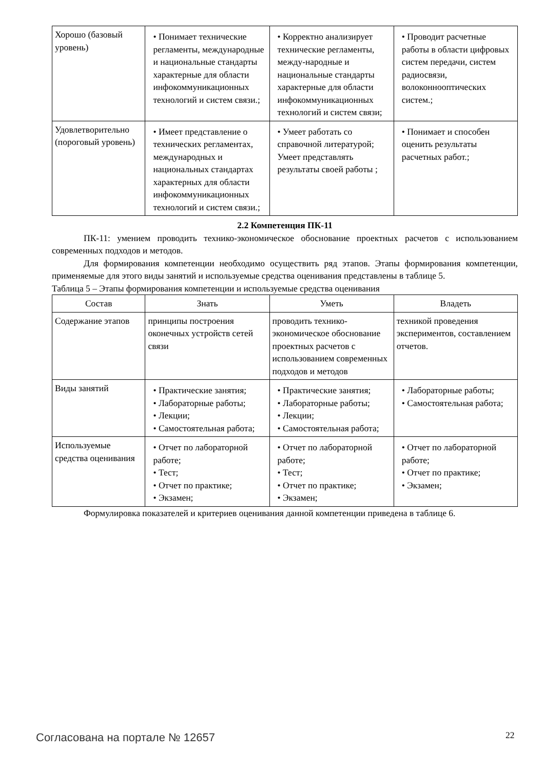| Хорошо (базовый уровень) | • Понимает технические регламенты, международные и национальные стандарты характерные для области инфокоммуникационных технологий и систем связи.; | • Корректно анализирует технические регламенты, между-народные и национальные стандарты характерные для области инфокоммуникационных технологий и систем связи; | • Проводит расчетные работы в области цифровых систем передачи, систем радиосвязи, волоконнооптических систем.; |
| Удовлетворительно (пороговый уровень) | • Имеет представление о технических регламентах, международных и национальных стандартах характерных для области инфокоммуникационных технологий и систем связи.; | • Умеет работать со справочной литературой; Умеет представлять результаты своей работы ; | • Понимает и способен оценить результаты расчетных работ.; |
2.2 Компетенция ПК-11
ПК-11: умением проводить технико-экономическое обоснование проектных расчетов с использованием современных подходов и методов.
Для формирования компетенции необходимо осуществить ряд этапов. Этапы формирования компетенции, применяемые для этого виды занятий и используемые средства оценивания представлены в таблице 5.
Таблица 5 – Этапы формирования компетенции и используемые средства оценивания
| Состав | Знать | Уметь | Владеть |
| --- | --- | --- | --- |
| Содержание этапов | принципы построения оконечных устройств сетей связи | проводить технико-экономическое обоснование проектных расчетов с использованием современных подходов и методов | техникой проведения экспериментов, составлением отчетов. |
| Виды занятий | • Практические занятия; • Лабораторные работы; • Лекции; • Самостоятельная работа; | • Практические занятия; • Лабораторные работы; • Лекции; • Самостоятельная работа; | • Лабораторные работы; • Самостоятельная работа; |
| Используемые средства оценивания | • Отчет по лабораторной работе; • Тест; • Отчет по практике; • Экзамен; | • Отчет по лабораторной работе; • Тест; • Отчет по практике; • Экзамен; | • Отчет по лабораторной работе; • Отчет по практике; • Экзамен; |
Формулировка показателей и критериев оценивания данной компетенции приведена в таблице 6.
Согласована на портале № 12657 22